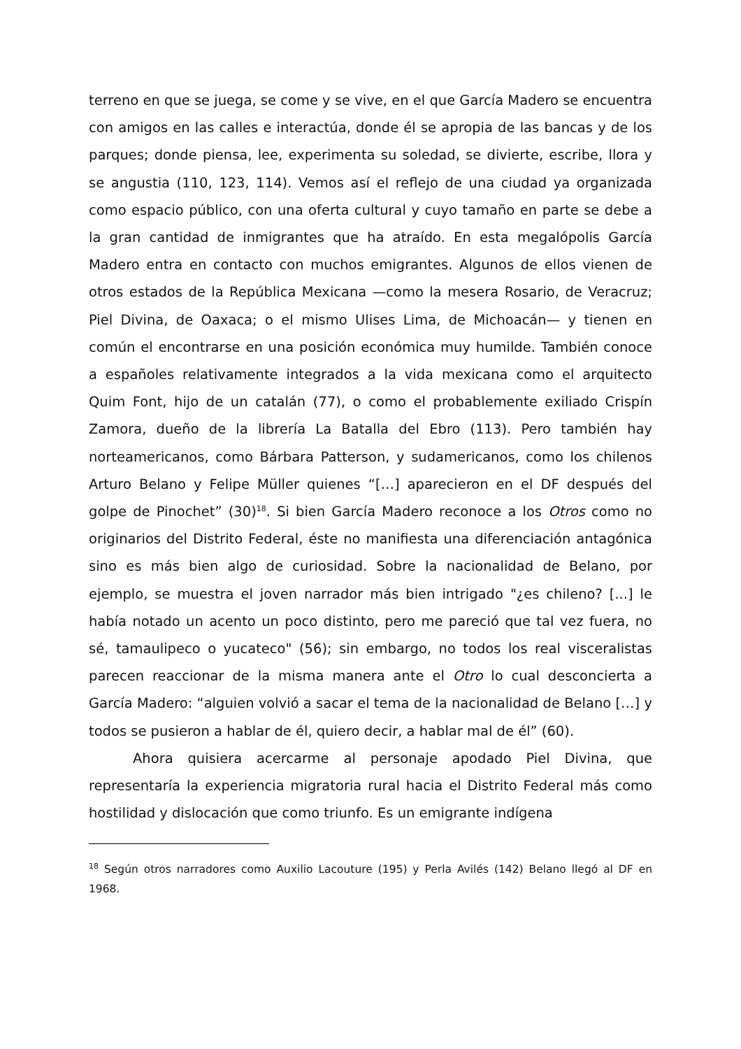terreno en que se juega, se come y se vive, en el que García Madero se encuentra con amigos en las calles e interactúa, donde él se apropia de las bancas y de los parques; donde piensa, lee, experimenta su soledad, se divierte, escribe, llora y se angustia (110, 123, 114). Vemos así el reflejo de una ciudad ya organizada como espacio público, con una oferta cultural y cuyo tamaño en parte se debe a la gran cantidad de inmigrantes que ha atraído. En esta megalópolis García Madero entra en contacto con muchos emigrantes. Algunos de ellos vienen de otros estados de la República Mexicana —como la mesera Rosario, de Veracruz; Piel Divina, de Oaxaca; o el mismo Ulises Lima, de Michoacán— y tienen en común el encontrarse en una posición económica muy humilde. También conoce a españoles relativamente integrados a la vida mexicana como el arquitecto Quim Font, hijo de un catalán (77), o como el probablemente exiliado Crispín Zamora, dueño de la librería La Batalla del Ebro (113). Pero también hay norteamericanos, como Bárbara Patterson, y sudamericanos, como los chilenos Arturo Belano y Felipe Müller quienes “[…] aparecieron en el DF después del golpe de Pinochet” (30)<sup>18</sup>. Si bien García Madero reconoce a los Otros como no originarios del Distrito Federal, éste no manifiesta una diferenciación antagónica sino es más bien algo de curiosidad. Sobre la nacionalidad de Belano, por ejemplo, se muestra el joven narrador más bien intrigado "¿es chileno? [...] le había notado un acento un poco distinto, pero me pareció que tal vez fuera, no sé, tamaulipeco o yucateco" (56); sin embargo, no todos los real visceralistas parecen reaccionar de la misma manera ante el Otro lo cual desconcierta a García Madero: “alguien volvió a sacar el tema de la nacionalidad de Belano […] y todos se pusieron a hablar de él, quiero decir, a hablar mal de él” (60).
Ahora quisiera acercarme al personaje apodado Piel Divina, que representaría la experiencia migratoria rural hacia el Distrito Federal más como hostilidad y dislocación que como triunfo. Es un emigrante indígena
<sup>18</sup> Según otros narradores como Auxilio Lacouture (195) y Perla Avilés (142) Belano llegó al DF en 1968.